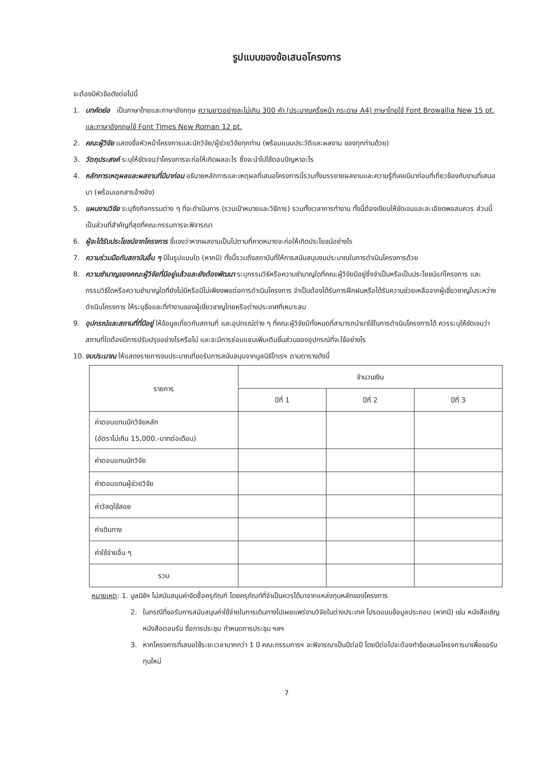รูปแบบของข้อเสนอโครงการ
จะต้องมีหัวข้อดังต่อไปนี้
1. บทคัดย่อ เป็นภาษาไทยและภาษาอังกฤษ ความยาวอย่างละไม่เกิน 300 คำ (ประมาณครึ่งหน้า กระดาษ A4) ภาษาไทยใช้ Font Browallia New 15 pt. และภาษาอังกฤษใช้ Font Times New Roman 12 pt.
2. คณะผู้วิจัย แสดงชื่อหัวหน้าโครงการและนักวิจัย/ผู้ช่วยวิจัยทุกท่าน (พร้อมแนบประวัติและผลงาน ของทุกท่านด้วย)
3. วัตถุประสงค์ ระบุให้ชัดเจนว่าโครงการจะก่อให้เกิดผลอะไร ซึ่งจะนำไปใช้ตอบปัญหาอะไร
4. หลักการเหตุผลและผลงานที่มีมาก่อน อธิบายหลักการและเหตุผลที่เสนอโครงการนี้รวมทั้งบรรยายผลงานและความรู้ที่เคยมีมาก่อนที่เกี่ยวข้องกับงานที่เสนอมา (พร้อมเอกสารอ้างอิง)
5. แผนงานวิจัย ระบุถึงกิจกรรมต่าง ๆ ที่จะดำเนินการ (รวมเป้าหมายและวิธีการ) รวมทั้งเวลาการทำงาน ทั้งนี้ต้องเขียนให้ชัดเจนและละเอียดพอสมควร ส่วนนี้เป็นส่วนที่สำคัญที่สุดที่คณะกรรมการจะพิจารณา
6. ผู้จะได้รับประโยชน์จากโครงการ ชี้แจงว่าหากผลงานเป็นไปตามที่คาดหมายจะก่อให้เกิดประโยชน์อย่างไร
7. ความร่วมมือกับสถาบันอื่น ๆ มีในรูปแบบใด (หากมี) ทั้งนี้รวมถึงสถาบันที่ให้การสนับสนุนงบประมาณในการดำเนินโครงการด้วย
8. ความชำนาญของคณะผู้วิจัยที่มีอยู่แล้วและยังต้องพัฒนา ระบุกรรมวิธีหรือความชำนาญใดที่คณะผู้วิจัยมีอยู่ซึ่งจำเป็นหรือเป็นประโยชน์แก่โครงการ และกรรมวิธีใดหรือความชำนาญใดที่ยังไม่มีหรือมีไม่เพียงพอต่อการดำเนินโครงการ จำเป็นต้องได้รับการฝึกฝนหรือได้รับความช่วยเหลือจากผู้เชี่ยวชาญในระหว่างดำเนินโครงการ ให้ระบุชื่อและที่ทำงานของผู้เชี่ยวชาญไทยหรือต่างประเทศที่เหมาะสม
9. อุปกรณ์และสถานที่ที่มีอยู่ ให้ข้อมูลเกี่ยวกับสถานที่ และอุปกรณ์ต่าง ๆ ที่คณะผู้วิจัยมีทั้งหมดที่สามารถนำมาใช้ในการดำเนินโครงการได้ ควรระบุให้ชัดเจนว่าสถานที่ใดต้องมีการปรับปรุงอย่างไรหรือไม่ และจะมีการซ่อมแซมเพิ่มเติมชิ้นส่วนของอุปกรณ์ที่จะใช้อย่างไร
10. งบประมาณ ให้แสดงรายการงบประมาณที่ขอรับการสนับสนุนจากมูลนิธิโทเรฯ ตามตารางดังนี้
| รายการ | จำนวนเงิน | | |
| --- | --- | --- | --- |
| | ปีที่ 1 | ปีที่ 2 | ปีที่ 3 |
| ค่าตอบแทนนักวิจัยหลัก (อัตราไม่เกิน 15,000.-บาทต่อเดือน) | | | |
| ค่าตอบแทนนักวิจัย | | | |
| ค่าตอบแทนผู้ช่วยวิจัย | | | |
| ค่าวัสดุใช้สอย | | | |
| ค่าเดินทาง | | | |
| ค่าใช้จ่ายอื่น ๆ | | | |
| รวม | | | |
หมายเหตุ: 1. มูลนิธิฯ ไม่สนับสนุนค่าจัดซื้อครุภัณฑ์ โดยครุภัณฑ์ที่จำเป็นควรได้มาจากแหล่งทุนหลักของโครงการ
2. ในกรณีที่ขอรับการสนับสนุนค่าใช้จ่ายในการเดินทางไปเผยแพร่งานวิจัยในต่างประเทศ โปรดแนบข้อมูลประกอบ (หากมี) เช่น หนังสือเชิญหนังสือตอบรับ ชื่อการประชุม กำหนดการประชุม ฯลฯ
3. หากโครงการที่เสนอใช้ระยะเวลามากกว่า 1 ปี คณะกรรมการฯ จะพิจารณาเป็นปีต่อปี โดยปีต่อไปจะต้องทำข้อเสนอโครงการมาเพื่อขอรับทุนใหม่
7